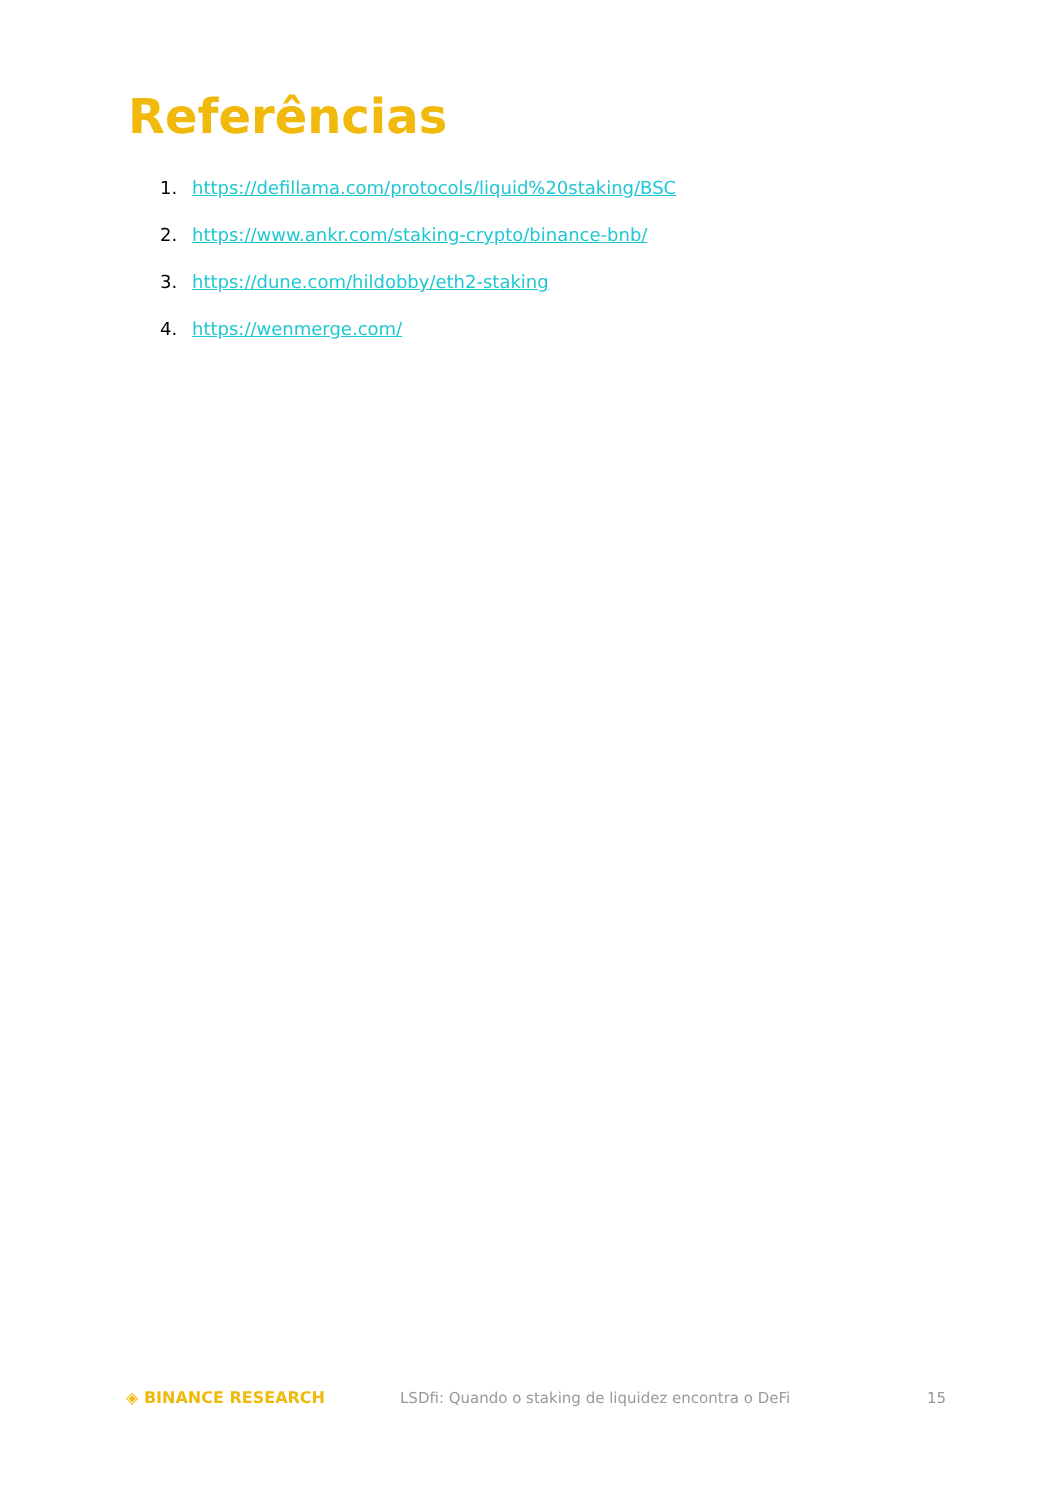Referências
1. https://defillama.com/protocols/liquid%20staking/BSC
2. https://www.ankr.com/staking-crypto/binance-bnb/
3. https://dune.com/hildobby/eth2-staking
4. https://wenmerge.com/
◈ BINANCE RESEARCH
LSDfi: Quando o staking de liquidez encontra o DeFi
15